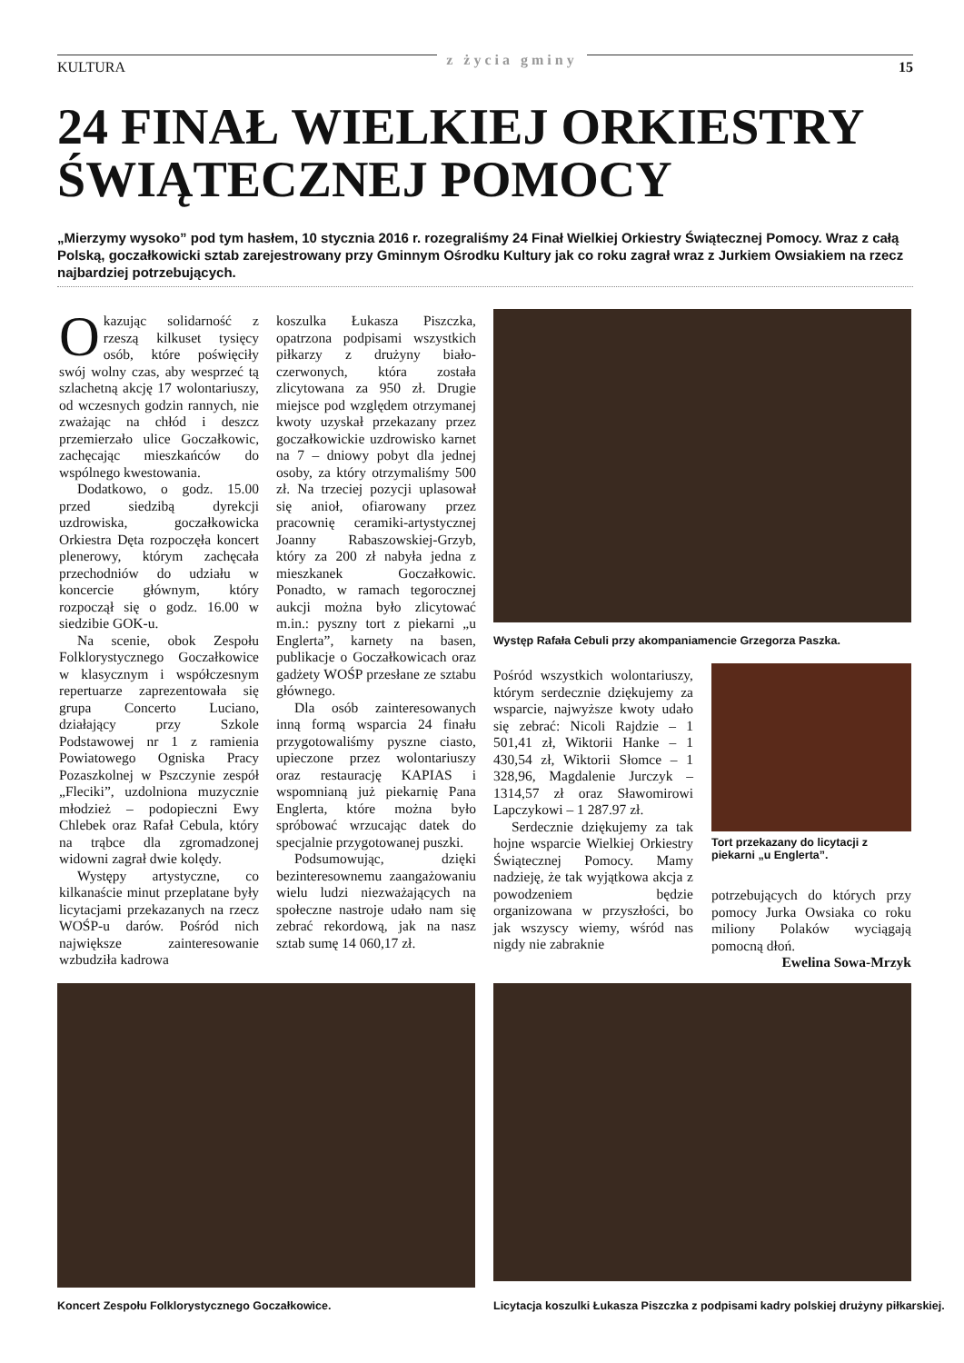KULTURA z życia gminy 15
24 FINAŁ WIELKIEJ ORKIESTRY
ŚWIĄTECZNEJ POMOCY
„Mierzymy wysoko” pod tym hasłem, 10 stycznia 2016 r. rozegraliśmy 24 Finał Wielkiej Orkiestry Świątecznej Pomocy. Wraz z całą Polską, goczałkowicki sztab zarejestrowany przy Gminnym Ośrodku Kultury jak co roku zagrał wraz z Jurkiem Owsiakiem na rzecz najbardziej potrzebujących.
Okazując solidarność z rzeszą kilkuset tysięcy osób, które poświęciły swój wolny czas, aby wesprzeć tą szlachetną akcję 17 wolontariuszy, od wczesnych godzin rannych, nie zważając na chłód i deszcz przemierzało ulice Goczałkowic, zachęcając mieszkańców do wspólnego kwestowania.
Dodatkowo, o godz. 15.00 przed siedzibą dyrekcji uzdrowiska, goczałkowicka Orkiestra Dęta rozpoczęła koncert plenerowy, którym zachęcała przechodniów do udziału w koncercie głównym, który rozpoczął się o godz. 16.00 w siedzibie GOK-u.
Na scenie, obok Zespołu Folklorystycznego Goczałkowice w klasycznym i współczesnym repertuarze zaprezentowała się grupa Concerto Luciano, działający przy Szkole Podstawowej nr 1 z ramienia Powiatowego Ogniska Pracy Pozaszkolnej w Pszczynie zespół „Fleciki”, uzdolniona muzycznie młodzież – podopieczni Ewy Chlebek oraz Rafał Cebula, który na trąbce dla zgromadzonej widowni zagrał dwie kolędy.
Występy artystyczne, co kilkanaście minut przeplatane były licytacjami przekazanych na rzecz WOŚP-u darów. Pośród nich największe zainteresowanie wzbudziła kadrowa
koszulka Łukasza Piszczka, opatrzona podpisami wszystkich piłkarzy z drużyny biało-czerwonych, która została zlicytowana za 950 zł. Drugie miejsce pod względem otrzymanej kwoty uzyskał przekazany przez goczałkowickie uzdrowisko karnet na 7 – dniowy pobyt dla jednej osoby, za który otrzymaliśmy 500 zł. Na trzeciej pozycji uplasował się anioł, ofiarowany przez pracownię ceramiki-artystycznej Joanny Rabaszowskiej-Grzyb, który za 200 zł nabyła jedna z mieszkanek Goczałkowic. Ponadto, w ramach tegorocznej aukcji można było zlicytować m.in.: pyszny tort z piekarni „u Englerta”, karnety na basen, publikacje o Goczałkowicach oraz gadżety WOŚP przesłane ze sztabu głównego.
Dla osób zainteresowanych inną formą wsparcia 24 finału przygotowaliśmy pyszne ciasto, upieczone przez wolontariuszy oraz restaurację KAPIAS i wspomnianą już piekarnię Pana Englerta, które można było spróbować wrzucając datek do specjalnie przygotowanej puszki.
Podsumowując, dzięki bezinteresownemu zaangażowaniu wielu ludzi niezważających na społeczne nastroje udało nam się zebrać rekordową, jak na nasz sztab sumę 14 060,17 zł.
Występ Rafała Cebuli przy akompaniamencie Grzegorza Paszka.
Pośród wszystkich wolontariuszy, którym serdecznie dziękujemy za wsparcie, najwyższe kwoty udało się zebrać: Nicoli Rajdzie – 1 501,41 zł, Wiktorii Hanke – 1 430,54 zł, Wiktorii Słomce – 1 328,96, Magdalenie Jurczyk – 1314,57 zł oraz Sławomirowi Lapczykowi – 1 287.97 zł.
Serdecznie dziękujemy za tak hojne wsparcie Wielkiej Orkiestry Świątecznej Pomocy. Mamy nadzieję, że tak wyjątkowa akcja z powodzeniem będzie organizowana w przyszłości, bo jak wszyscy wiemy, wśród nas nigdy nie zabraknie
Tort przekazany do licytacji z piekarni „u Englerta”.
potrzebujących do których przy pomocy Jurka Owsiaka co roku miliony Polaków wyciągają pomocną dłoń.
Ewelina Sowa-Mrzyk
Koncert Zespołu Folklorystycznego Goczałkowice.
Licytacja koszulki Łukasza Piszczka z podpisami kadry polskiej drużyny piłkarskiej.